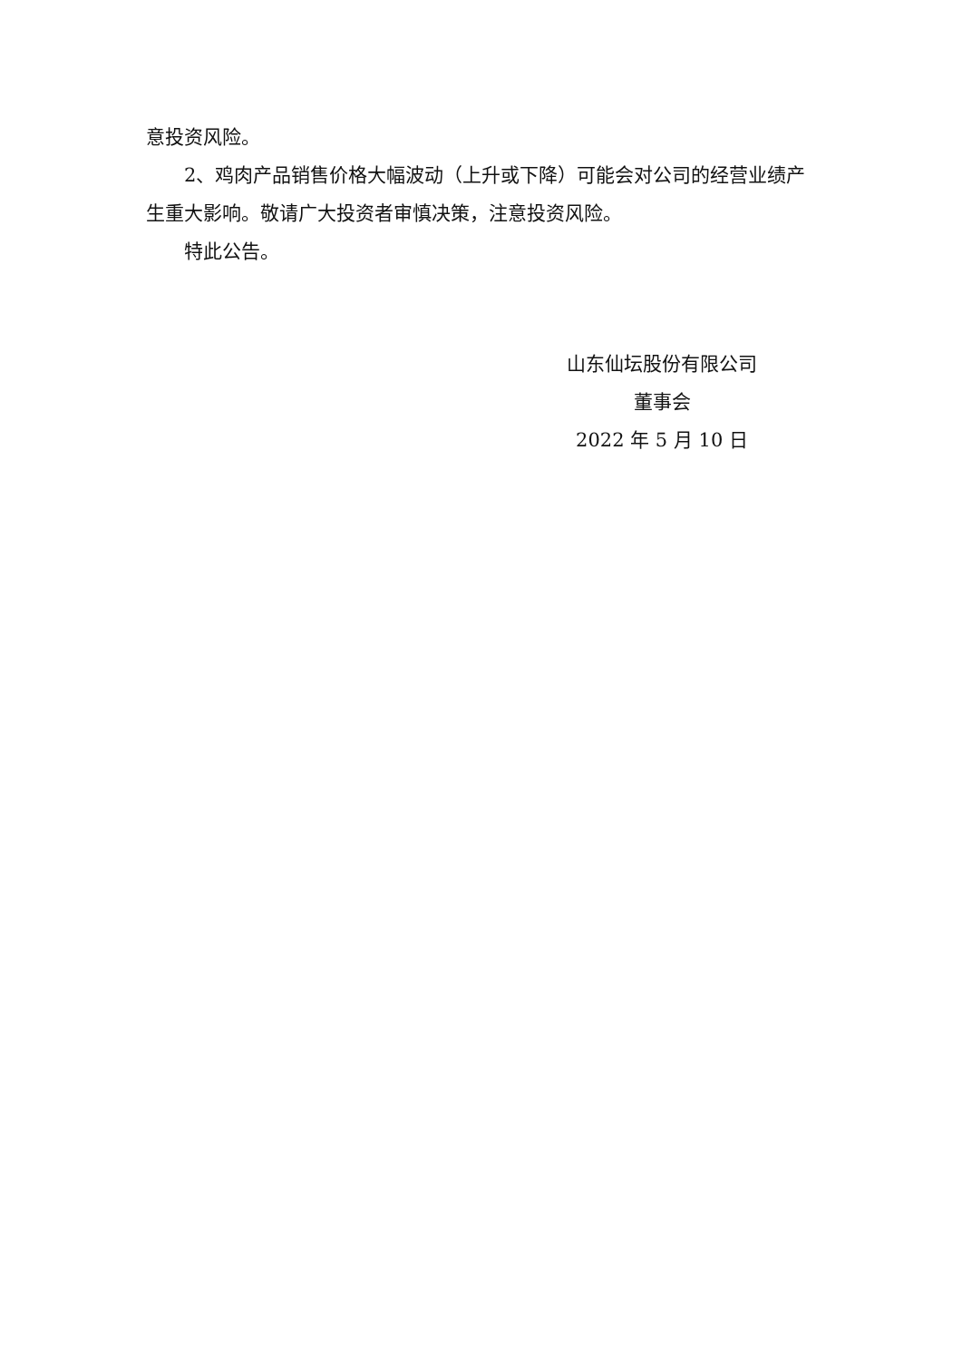意投资风险。
2、鸡肉产品销售价格大幅波动（上升或下降）可能会对公司的经营业绩产生重大影响。敬请广大投资者审慎决策，注意投资风险。
特此公告。
山东仙坛股份有限公司
董事会
2022 年 5 月 10 日